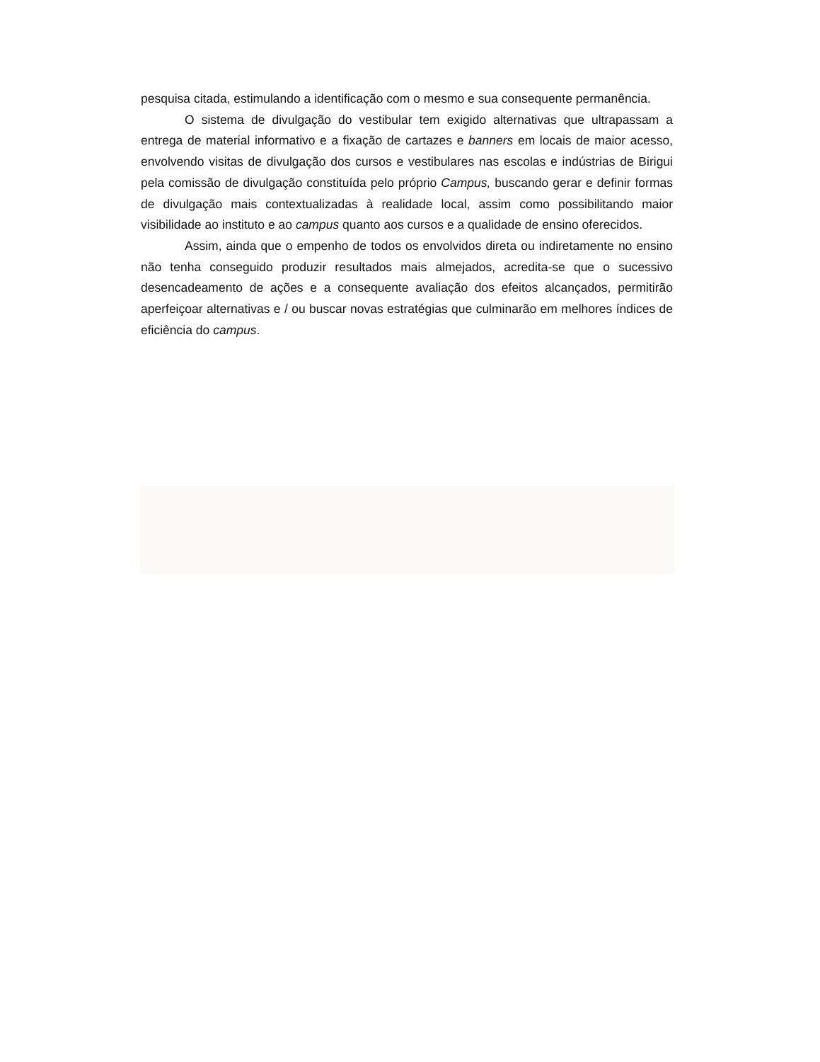pesquisa citada, estimulando a identificação com o mesmo e sua consequente permanência.
O sistema de divulgação do vestibular tem exigido alternativas que ultrapassam a entrega de material informativo e a fixação de cartazes e banners em locais de maior acesso, envolvendo visitas de divulgação dos cursos e vestibulares nas escolas e indústrias de Birigui pela comissão de divulgação constituída pelo próprio Campus, buscando gerar e definir formas de divulgação mais contextualizadas à realidade local, assim como possibilitando maior visibilidade ao instituto e ao campus quanto aos cursos e a qualidade de ensino oferecidos.
Assim, ainda que o empenho de todos os envolvidos direta ou indiretamente no ensino não tenha conseguido produzir resultados mais almejados, acredita-se que o sucessivo desencadeamento de ações e a consequente avaliação dos efeitos alcançados, permitirão aperfeiçoar alternativas e / ou buscar novas estratégias que culminarão em melhores índices de eficiência do campus.